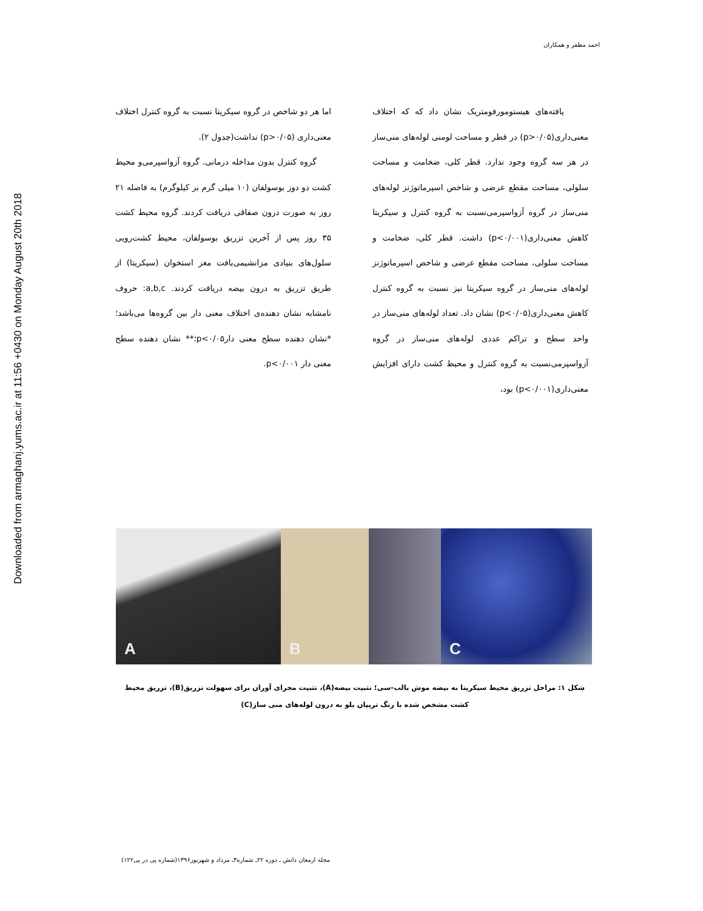Downloaded from armaghanj.yums.ac.ir at 11:56 +0430 on Monday August 20th 2018
احمد مظفر و همکاران
یافته‌های هیستومورفومتریک نشان داد که که اختلاف معنی‌داری(p>۰/۰۵) در قطر و مساحت لومنی لوله‌های منی‌ساز در هر سه گروه وجود ندارد. قطر کلی، ضخامت و مساحت سلولی، مساحت مقطع عرضی و شاخص اسپرماتوژنز لوله‌های منی‌ساز در گروه آزواسپرمی‌نسبت به گروه کنترل و سیکریتا کاهش معنی‌داری(p<۰/۰۰۱) داشت. قطر کلی، ضخامت و مساحت سلولی، مساحت مقطع عرضی و شاخص اسپرماتوژنز لوله‌های منی‌ساز در گروه سیکریتا نیز نسبت به گروه کنترل کاهش معنی‌داری(p<۰/۰۵) نشان داد. تعداد لوله‌های منی‌ساز در واحد سطح و تراکم عددی لوله‌های منی‌ساز در گروه آزواسپرمی‌نسبت به گروه کنترل و محیط کشت دارای افزایش معنی‌داری(p<۰/۰۰۱) بود،
اما هر دو شاخص در گروه سیکریتا نسبت به گروه کنترل اختلاف معنی‌داری (p>۰/۰۵) نداشت(جدول ۲).
گروه کنترل بدون مداخله درمانی. گروه آزواسپرمی‌و محیط کشت دو دوز بوسولفان (۱۰ میلی گرم بر کیلوگرم) به فاصله ۲۱ روز به صورت درون صفاقی دریافت کردند. گروه محیط کشت ۳۵ روز پس از آخرین تزریق بوسولفان، محیط کشت‌رویی سلول‌های بنیادی مزانشیمی‌بافت مغز استخوان (سیکریتا) از طریق تزریق به درون بیضه دریافت کردند. a,b,c: حروف نامشابه نشان دهنده‌ی اختلاف معنی دار بین گروه‌ها می‌باشد؛ *نشان دهنده سطح معنی دارp<۰/۰۵؛** نشان دهنده سطح معنی دار p<۰/۰۰۱.
A
B
C
شکل ۱: مراحل تزریق محیط سیکریتا به بیضه موش بالب-سی؛ تثبیت بیضه(A)، تثبیت مجرای آوران برای سهولت تزریق(B)، تزریق محیط کشت مشخص شده با رنگ تریپان بلو به درون لوله‌های منی ساز(C)
مجله ارمغان دانش ـ دوره ۲۲ـ شماره۳ـ مرداد و شهریور۱۳۹۶(شماره پی در پی۱۲۲)